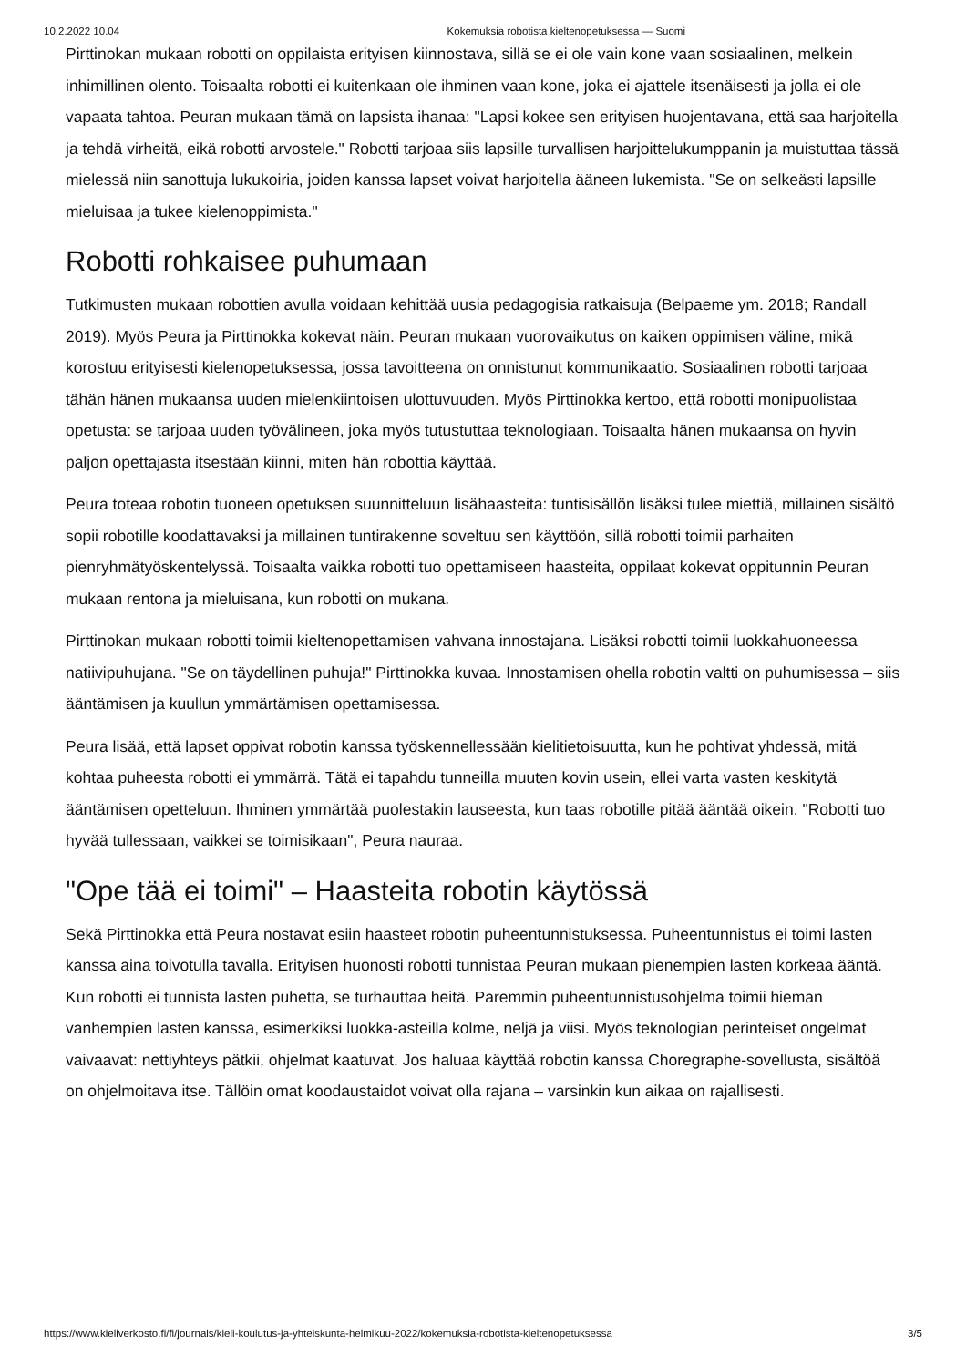10.2.2022 10.04 Kokemuksia robotista kieltenopetuksessa — Suomi
Pirttinokan mukaan robotti on oppilaista erityisen kiinnostava, sillä se ei ole vain kone vaan sosiaalinen, melkein inhimillinen olento. Toisaalta robotti ei kuitenkaan ole ihminen vaan kone, joka ei ajattele itsenäisesti ja jolla ei ole vapaata tahtoa. Peuran mukaan tämä on lapsista ihanaa: "Lapsi kokee sen erityisen huojentavana, että saa harjoitella ja tehdä virheitä, eikä robotti arvostele." Robotti tarjoaa siis lapsille turvallisen harjoittelukumppanin ja muistuttaa tässä mielessä niin sanottuja lukukoiria, joiden kanssa lapset voivat harjoitella ääneen lukemista. "Se on selkeästi lapsille mieluisaa ja tukee kielenoppimista."
Robotti rohkaisee puhumaan
Tutkimusten mukaan robottien avulla voidaan kehittää uusia pedagogisia ratkaisuja (Belpaeme ym. 2018; Randall 2019). Myös Peura ja Pirttinokka kokevat näin. Peuran mukaan vuorovaikutus on kaiken oppimisen väline, mikä korostuu erityisesti kielenopetuksessa, jossa tavoitteena on onnistunut kommunikaatio. Sosiaalinen robotti tarjoaa tähän hänen mukaansa uuden mielenkiintoisen ulottuvuuden. Myös Pirttinokka kertoo, että robotti monipuolistaa opetusta: se tarjoaa uuden työvälineen, joka myös tutustuttaa teknologiaan. Toisaalta hänen mukaansa on hyvin paljon opettajasta itsestään kiinni, miten hän robottia käyttää.
Peura toteaa robotin tuoneen opetuksen suunnitteluun lisähaasteita: tuntisisällön lisäksi tulee miettiä, millainen sisältö sopii robotille koodattavaksi ja millainen tuntirakenne soveltuu sen käyttöön, sillä robotti toimii parhaiten pienryhmätyöskentelyssä. Toisaalta vaikka robotti tuo opettamiseen haasteita, oppilaat kokevat oppitunnin Peuran mukaan rentona ja mieluisana, kun robotti on mukana.
Pirttinokan mukaan robotti toimii kieltenopettamisen vahvana innostajana. Lisäksi robotti toimii luokkahuoneessa natiivipuhujana. "Se on täydellinen puhuja!" Pirttinokka kuvaa. Innostamisen ohella robotin valtti on puhumisessa – siis ääntämisen ja kuullun ymmärtämisen opettamisessa.
Peura lisää, että lapset oppivat robotin kanssa työskennellessään kielitietoisuutta, kun he pohtivat yhdessä, mitä kohtaa puheesta robotti ei ymmärrä. Tätä ei tapahdu tunneilla muuten kovin usein, ellei varta vasten keskitytä ääntämisen opetteluun. Ihminen ymmärtää puolestakin lauseesta, kun taas robotille pitää ääntää oikein. "Robotti tuo hyvää tullessaan, vaikkei se toimisikaan", Peura nauraa.
"Ope tää ei toimi" – Haasteita robotin käytössä
Sekä Pirttinokka että Peura nostavat esiin haasteet robotin puheentunnistuksessa. Puheentunnistus ei toimi lasten kanssa aina toivotulla tavalla. Erityisen huonosti robotti tunnistaa Peuran mukaan pienempien lasten korkeaa ääntä. Kun robotti ei tunnista lasten puhetta, se turhauttaa heitä. Paremmin puheentunnistusohjelma toimii hieman vanhempien lasten kanssa, esimerkiksi luokka-asteilla kolme, neljä ja viisi. Myös teknologian perinteiset ongelmat vaivaavat: nettiyhteys pätkii, ohjelmat kaatuvat. Jos haluaa käyttää robotin kanssa Choregraphe-sovellusta, sisältöä on ohjelmoitava itse. Tällöin omat koodaustaidot voivat olla rajana – varsinkin kun aikaa on rajallisesti.
https://www.kieliverkosto.fi/fi/journals/kieli-koulutus-ja-yhteiskunta-helmikuu-2022/kokemuksia-robotista-kieltenopetuksessa 3/5